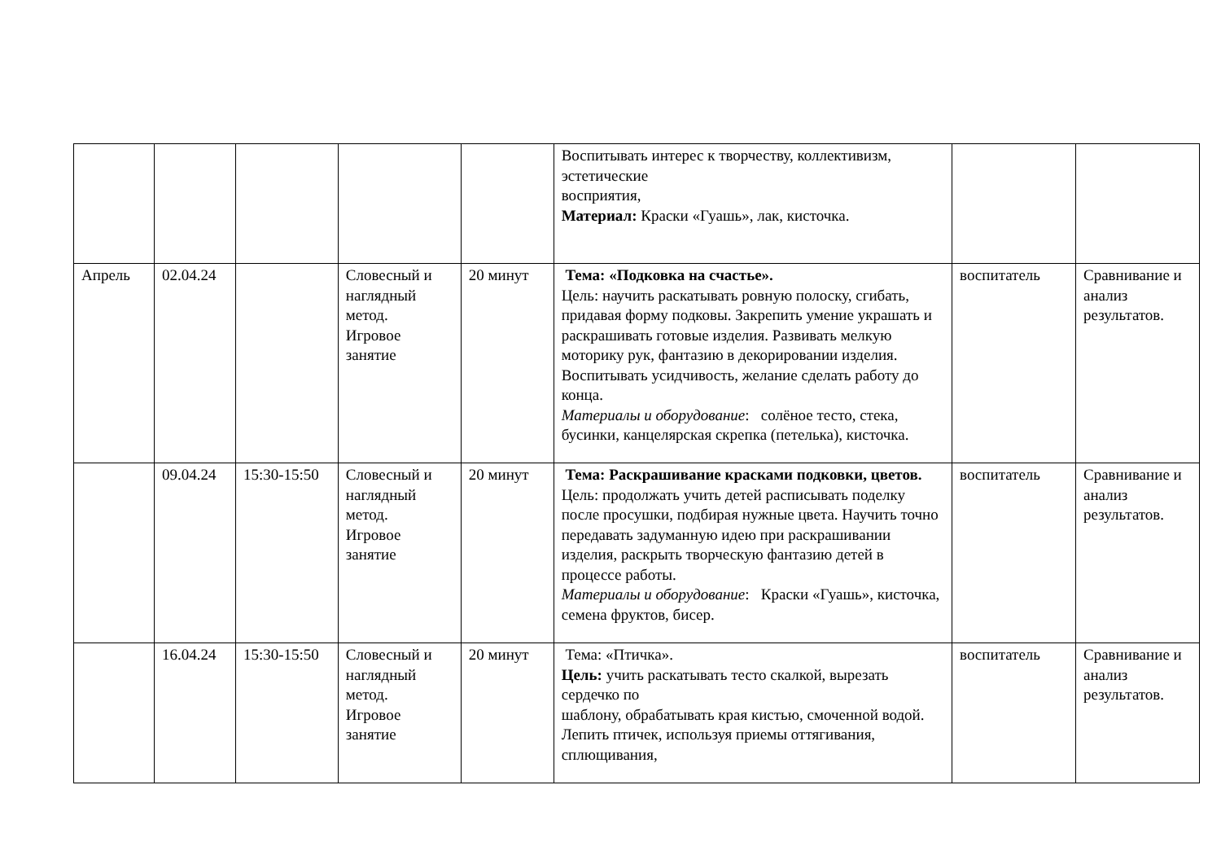| | | | | | Воспитывать интерес к творчеству, коллективизм, эстетические восприятия, Материал: Краски «Гуашь», лак, кисточка. | | |
| Апрель | 02.04.24 | | Словесный и наглядный метод. Игровое занятие | 20 минут | Тема: «Подковка на счастье». Цель: научить раскатывать ровную полоску, сгибать, придавая форму подковы. Закрепить умение украшать и раскрашивать готовые изделия. Развивать мелкую моторику рук, фантазию в декорировании изделия. Воспитывать усидчивость, желание сделать работу до конца. Материалы и оборудование : солёное тесто, стека, бусинки, канцелярская скрепка (петелька), кисточка. | воспитатель | Сравнивание и анализ результатов. |
| | 09.04.24 | 15:30-15:50 | Словесный и наглядный метод. Игровое занятие | 20 минут | Тема: Раскрашивание красками подковки, цветов. Цель: продолжать учить детей расписывать поделку после просушки, подбирая нужные цвета. Научить точно передавать задуманную идею при раскрашивании изделия, раскрыть творческую фантазию детей в процессе работы. Материалы и оборудование : Краски «Гуашь», кисточка, семена фруктов, бисер. | воспитатель | Сравнивание и анализ результатов. |
| | 16.04.24 | 15:30-15:50 | Словесный и наглядный метод. Игровое занятие | 20 минут | Тема: «Птичка». Цель: учить раскатывать тесто скалкой, вырезать сердечко по шаблону, обрабатывать края кистью, смоченной водой. Лепить птичек, используя приемы оттягивания, сплющивания, | воспитатель | Сравнивание и анализ результатов. |